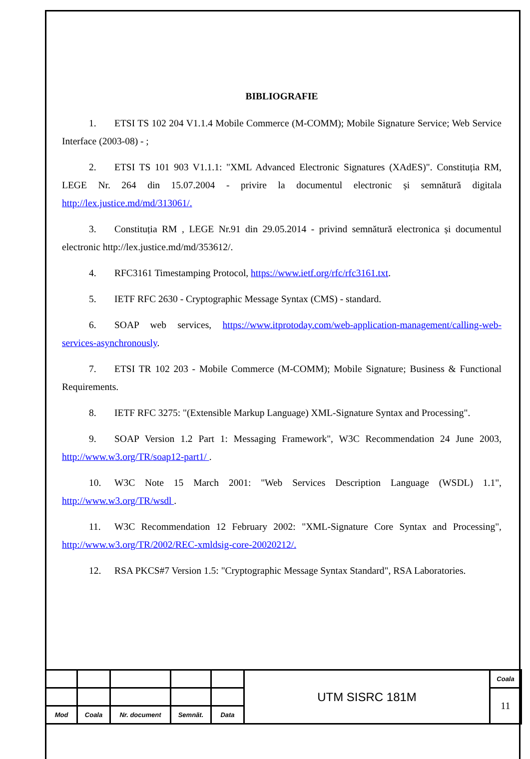BIBLIOGRAFIE
1. ETSI TS 102 204 V1.1.4 Mobile Commerce (M-COMM); Mobile Signature Service; Web Service Interface (2003-08) - ;
2. ETSI TS 101 903 V1.1.1: "XML Advanced Electronic Signatures (XAdES)". Constituția RM, LEGE Nr. 264 din 15.07.2004 - privire la documentul electronic și semnătură digitala http://lex.justice.md/md/313061/.
3. Constituția RM , LEGE Nr.91 din 29.05.2014 - privind semnătură electronica și documentul electronic http://lex.justice.md/md/353612/.
4. RFC3161 Timestamping Protocol, https://www.ietf.org/rfc/rfc3161.txt.
5. IETF RFC 2630 - Cryptographic Message Syntax (CMS) - standard.
6. SOAP web services, https://www.itprotoday.com/web-application-management/calling-web-services-asynchronously.
7. ETSI TR 102 203 - Mobile Commerce (M-COMM); Mobile Signature; Business & Functional Requirements.
8. IETF RFC 3275: "(Extensible Markup Language) XML-Signature Syntax and Processing".
9. SOAP Version 1.2 Part 1: Messaging Framework", W3C Recommendation 24 June 2003, http://www.w3.org/TR/soap12-part1/ .
10. W3C Note 15 March 2001: "Web Services Description Language (WSDL) 1.1", http://www.w3.org/TR/wsdl .
11. W3C Recommendation 12 February 2002: "XML-Signature Core Syntax and Processing", http://www.w3.org/TR/2002/REC-xmldsig-core-20020212/.
12. RSA PKCS#7 Version 1.5: "Cryptographic Message Syntax Standard", RSA Laboratories.
| | | | | | UTM SISRC 181M | Coala |
| | | | | | | 11 |
| Mod | Coala | Nr. document | Semnăt. | Data | | |